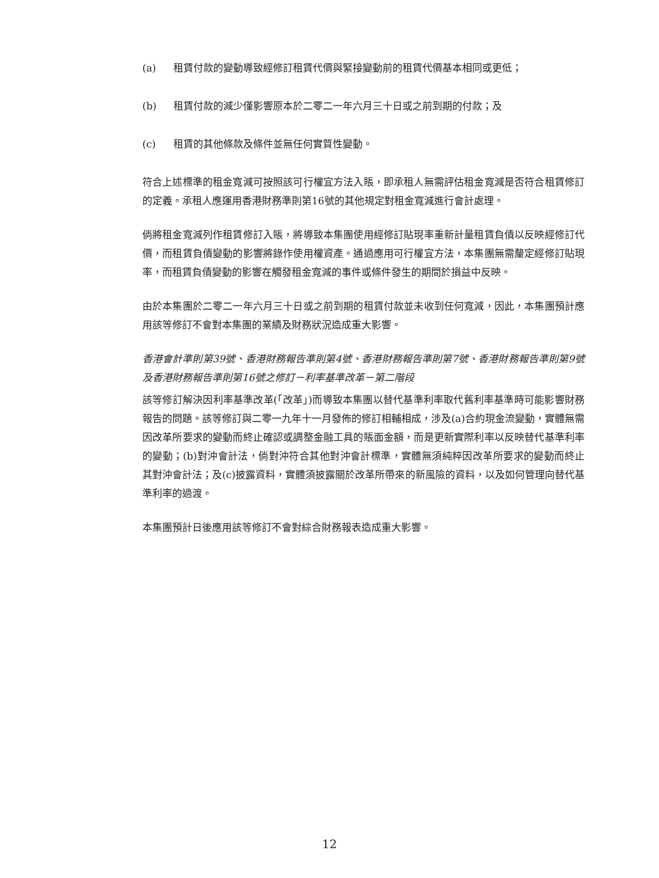(a) 租賃付款的變動導致經修訂租賃代價與緊接變動前的租賃代價基本相同或更低；
(b) 租賃付款的減少僅影響原本於二零二一年六月三十日或之前到期的付款；及
(c) 租賃的其他條款及條件並無任何實質性變動。
符合上述標準的租金寬減可按照該可行權宜方法入賬，即承租人無需評估租金寬減是否符合租賃修訂的定義。承租人應運用香港財務準則第16號的其他規定對租金寬減進行會計處理。
倘將租金寬減列作租賃修訂入賬，將導致本集團使用經修訂貼現率重新計量租賃負債以反映經修訂代價，而租賃負債變動的影響將錄作使用權資產。通過應用可行權宜方法，本集團無需釐定經修訂貼現率，而租賃負債變動的影響在觸發租金寬減的事件或條件發生的期間於損益中反映。
由於本集團於二零二一年六月三十日或之前到期的租賃付款並未收到任何寬減，因此，本集團預計應用該等修訂不會對本集團的業績及財務狀況造成重大影響。
香港會計準則第39號、香港財務報告準則第4號、香港財務報告準則第7號、香港財務報告準則第9號及香港財務報告準則第16號之修訂－利率基準改革－第二階段
該等修訂解決因利率基準改革(「改革」)而導致本集團以替代基準利率取代舊利率基準時可能影響財務報告的問題。該等修訂與二零一九年十一月發佈的修訂相輔相成，涉及(a)合約現金流變動，實體無需因改革所要求的變動而終止確認或調整金融工具的賬面金額，而是更新實際利率以反映替代基準利率的變動；(b)對沖會計法，倘對沖符合其他對沖會計標準，實體無須純粹因改革所要求的變動而終止其對沖會計法；及(c)披露資料，實體須披露關於改革所帶來的新風險的資料，以及如何管理向替代基準利率的過渡。
本集團預計日後應用該等修訂不會對綜合財務報表造成重大影響。
12